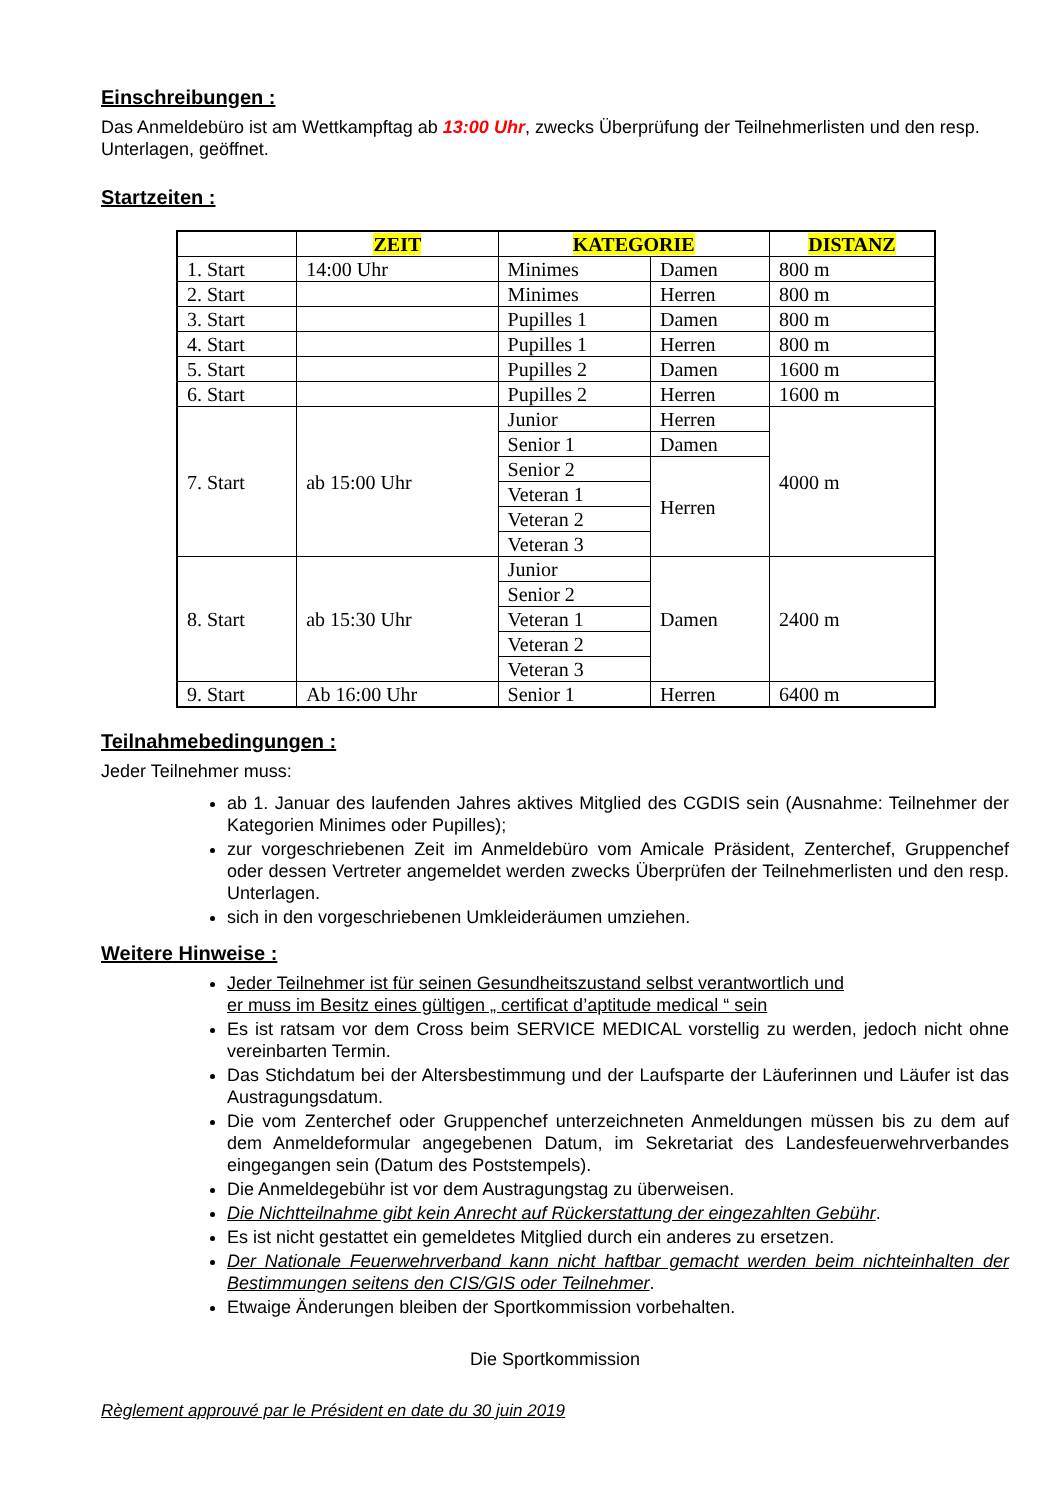Einschreibungen :
Das Anmeldebüro ist am Wettkampftag ab 13:00 Uhr, zwecks Überprüfung der Teilnehmerlisten und den resp. Unterlagen, geöffnet.
Startzeiten :
| | ZEIT | KATEGORIE | | DISTANZ |
| --- | --- | --- | --- | --- |
| 1. Start | 14:00 Uhr | Minimes | Damen | 800 m |
| 2. Start | | Minimes | Herren | 800 m |
| 3. Start | | Pupilles 1 | Damen | 800 m |
| 4. Start | | Pupilles 1 | Herren | 800 m |
| 5. Start | | Pupilles 2 | Damen | 1600 m |
| 6. Start | | Pupilles 2 | Herren | 1600 m |
| 7. Start | ab 15:00 Uhr | Junior | Herren | 4000 m |
| | | Senior 1 | Damen | |
| | | Senior 2 | Herren | |
| | | Veteran 1 | | |
| | | Veteran 2 | | |
| | | Veteran 3 | | |
| 8. Start | ab 15:30 Uhr | Junior | Damen | 2400 m |
| | | Senior 2 | | |
| | | Veteran 1 | | |
| | | Veteran 2 | | |
| | | Veteran 3 | | |
| 9. Start | Ab 16:00 Uhr | Senior 1 | Herren | 6400 m |
Teilnahmebedingungen :
Jeder Teilnehmer muss:
ab 1. Januar des laufenden Jahres aktives Mitglied des CGDIS sein (Ausnahme: Teilnehmer der Kategorien Minimes oder Pupilles);
zur vorgeschriebenen Zeit im Anmeldebüro vom Amicale Präsident, Zenterchef, Gruppenchef oder dessen Vertreter angemeldet werden zwecks Überprüfen der Teilnehmerlisten und den resp. Unterlagen.
sich in den vorgeschriebenen Umkleideräumen umziehen.
Weitere Hinweise :
Jeder Teilnehmer ist für seinen Gesundheitszustand selbst verantwortlich und
er muss im Besitz eines gültigen „ certificat d’aptitude medical “ sein
Es ist ratsam vor dem Cross beim SERVICE MEDICAL vorstellig zu werden, jedoch nicht ohne vereinbarten Termin.
Das Stichdatum bei der Altersbestimmung und der Laufsparte der Läuferinnen und Läufer ist das Austragungsdatum.
Die vom Zenterchef oder Gruppenchef unterzeichneten Anmeldungen müssen bis zu dem auf dem Anmeldeformular angegebenen Datum, im Sekretariat des Landesfeuerwehrverbandes eingegangen sein (Datum des Poststempels).
Die Anmeldegebühr ist vor dem Austragungstag zu überweisen.
Die Nichtteilnahme gibt kein Anrecht auf Rückerstattung der eingezahlten Gebühr.
Es ist nicht gestattet ein gemeldetes Mitglied durch ein anderes zu ersetzen.
Der Nationale Feuerwehrverband kann nicht haftbar gemacht werden beim nichteinhalten der Bestimmungen seitens den CIS/GIS oder Teilnehmer.
Etwaige Änderungen bleiben der Sportkommission vorbehalten.
Die Sportkommission
Règlement approuvé par le Président en date du 30 juin 2019